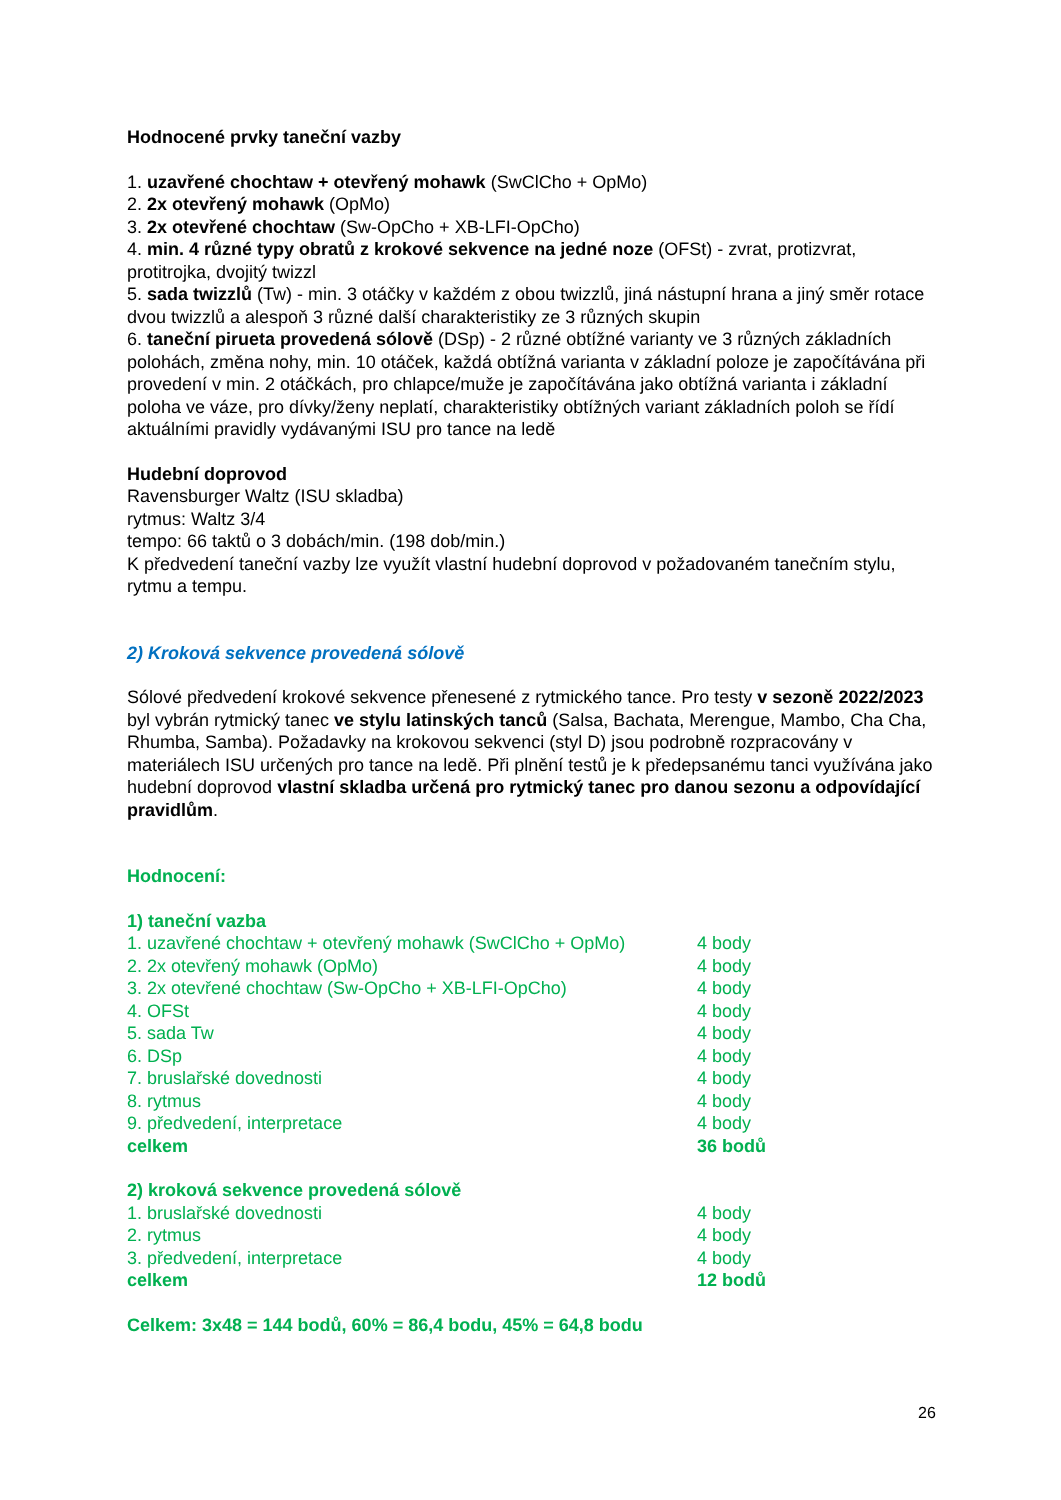Hodnocené prvky taneční vazby
1. uzavřené chochtaw + otevřený mohawk (SwClCho + OpMo)
2. 2x otevřený mohawk (OpMo)
3. 2x otevřené chochtaw (Sw-OpCho + XB-LFI-OpCho)
4. min. 4 různé typy obratů z krokové sekvence na jedné noze (OFSt) - zvrat, protizvrat, protitrojka, dvojitý twizzl
5. sada twizzlů (Tw) - min. 3 otáčky v každém z obou twizzlů, jiná nástupní hrana a jiný směr rotace dvou twizzlů a alespoň 3 různé další charakteristiky ze 3 různých skupin
6. taneční pirueta provedená sólově (DSp) - 2 různé obtížné varianty ve 3 různých základních polohách, změna nohy, min. 10 otáček, každá obtížná varianta v základní poloze je započítávána při provedení v min. 2 otáčkách, pro chlapce/muže je započítávána jako obtížná varianta i základní poloha ve váze, pro dívky/ženy neplatí, charakteristiky obtížných variant základních poloh se řídí aktuálními pravidly vydávanými ISU pro tance na ledě
Hudební doprovod
Ravensburger Waltz (ISU skladba)
rytmus: Waltz 3/4
tempo: 66 taktů o 3 dobách/min. (198 dob/min.)
K předvedení taneční vazby lze využít vlastní hudební doprovod v požadovaném tanečním stylu, rytmu a tempu.
2) Kroková sekvence provedená sólově
Sólové předvedení krokové sekvence přenesené z rytmického tance. Pro testy v sezoně 2022/2023 byl vybrán rytmický tanec ve stylu latinských tanců (Salsa, Bachata, Merengue, Mambo, Cha Cha, Rhumba, Samba). Požadavky na krokovou sekvenci (styl D) jsou podrobně rozpracovány v materiálech ISU určených pro tance na ledě. Při plnění testů je k předepsanému tanci využívána jako hudební doprovod vlastní skladba určená pro rytmický tanec pro danou sezonu a odpovídající pravidlům.
Hodnocení:
1) taneční vazba
1. uzavřené chochtaw + otevřený mohawk (SwClCho + OpMo) 4 body
2. 2x otevřený mohawk (OpMo) 4 body
3. 2x otevřené chochtaw (Sw-OpCho + XB-LFI-OpCho) 4 body
4. OFSt 4 body
5. sada Tw 4 body
6. DSp 4 body
7. bruslařské dovednosti 4 body
8. rytmus 4 body
9. předvedení, interpretace 4 body
celkem 36 bodů
2) kroková sekvence provedená sólově
1. bruslařské dovednosti 4 body
2. rytmus 4 body
3. předvedení, interpretace 4 body
celkem 12 bodů
Celkem: 3x48 = 144 bodů, 60% = 86,4 bodu, 45% = 64,8 bodu
26